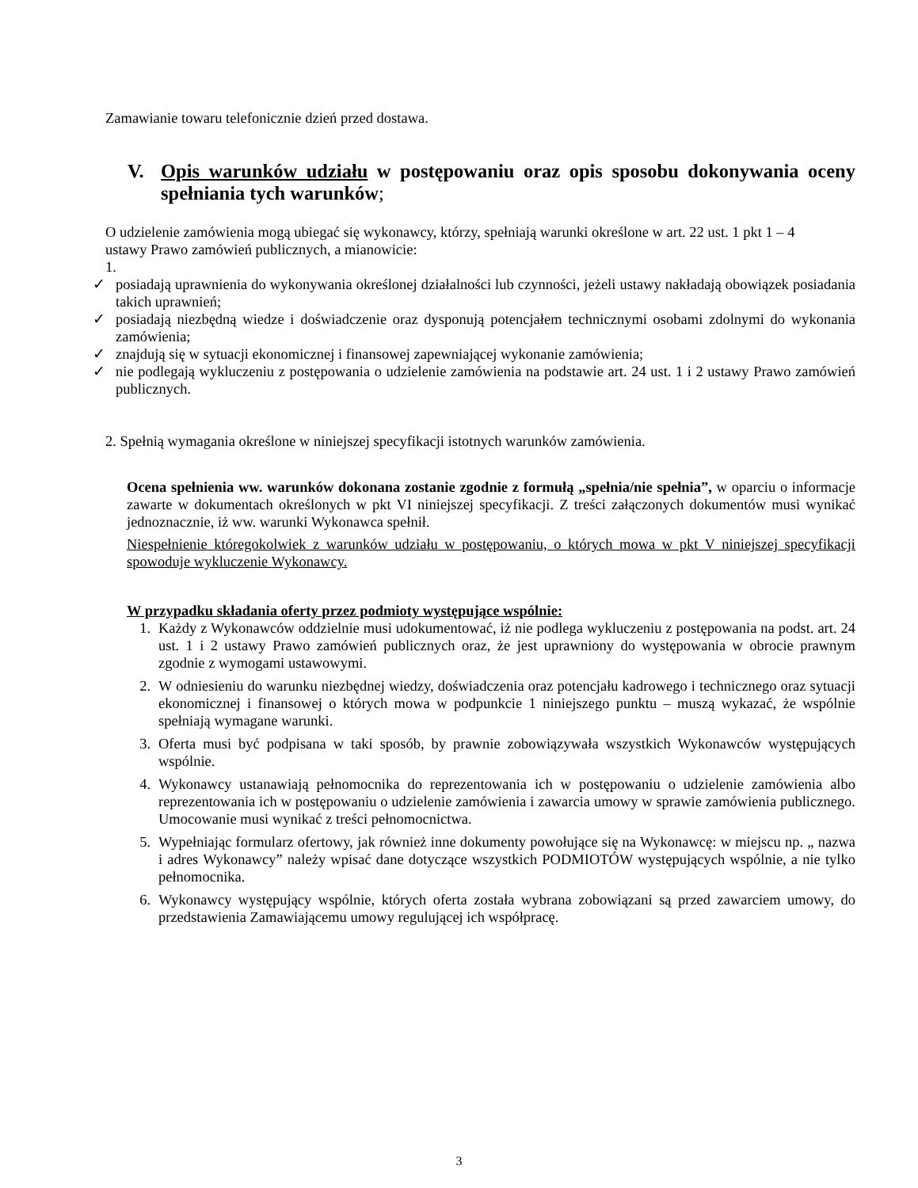Zamawianie towaru telefonicznie dzień przed dostawa.
V. Opis warunków udziału w postępowaniu oraz opis sposobu dokonywania oceny spełniania tych warunków;
O udzielenie zamówienia mogą ubiegać się wykonawcy, którzy, spełniają warunki określone w art. 22 ust. 1 pkt 1 – 4 ustawy Prawo zamówień publicznych, a mianowicie:
1.
✓ posiadają uprawnienia do wykonywania określonej działalności lub czynności, jeżeli ustawy nakładają obowiązek posiadania takich uprawnień;
✓ posiadają niezbędną wiedze i doświadczenie oraz dysponują potencjałem technicznymi osobami zdolnymi do wykonania zamówienia;
✓ znajdują się w sytuacji ekonomicznej i finansowej zapewniającej wykonanie zamówienia;
✓ nie podlegają wykluczeniu z postępowania o udzielenie zamówienia na podstawie art. 24 ust. 1 i 2 ustawy Prawo zamówień publicznych.
2. Spełnią wymagania określone w niniejszej specyfikacji istotnych warunków zamówienia.
Ocena spełnienia ww. warunków dokonana zostanie zgodnie z formułą „spełnia/nie spełnia”, w oparciu o informacje zawarte w dokumentach określonych w pkt VI niniejszej specyfikacji. Z treści załączonych dokumentów musi wynikać jednoznacznie, iż ww. warunki Wykonawca spełnił.
Niespełnienie któregokolwiek z warunków udziału w postępowaniu, o których mowa w pkt V niniejszej specyfikacji spowoduje wykluczenie Wykonawcy.
W przypadku składania oferty przez podmioty występujące wspólnie:
1. Każdy z Wykonawców oddzielnie musi udokumentować, iż nie podlega wykluczeniu z postępowania na podst. art. 24 ust. 1 i 2 ustawy Prawo zamówień publicznych oraz, że jest uprawniony do występowania w obrocie prawnym zgodnie z wymogami ustawowymi.
2. W odniesieniu do warunku niezbędnej wiedzy, doświadczenia oraz potencjału kadrowego i technicznego oraz sytuacji ekonomicznej i finansowej o których mowa w podpunkcie 1 niniejszego punktu – muszą wykazać, że wspólnie spełniają wymagane warunki.
3. Oferta musi być podpisana w taki sposób, by prawnie zobowiązywała wszystkich Wykonawców występujących wspólnie.
4. Wykonawcy ustanawiają pełnomocnika do reprezentowania ich w postępowaniu o udzielenie zamówienia albo reprezentowania ich w postępowaniu o udzielenie zamówienia i zawarcia umowy w sprawie zamówienia publicznego. Umocowanie musi wynikać z treści pełnomocnictwa.
5. Wypełniając formularz ofertowy, jak również inne dokumenty powołujące się na Wykonawcę: w miejscu np. „ nazwa i adres Wykonawcy” należy wpisać dane dotyczące wszystkich PODMIOTÓW występujących wspólnie, a nie tylko pełnomocnika.
6. Wykonawcy występujący wspólnie, których oferta została wybrana zobowiązani są przed zawarciem umowy, do przedstawienia Zamawiającemu umowy regulującej ich współpracę.
3